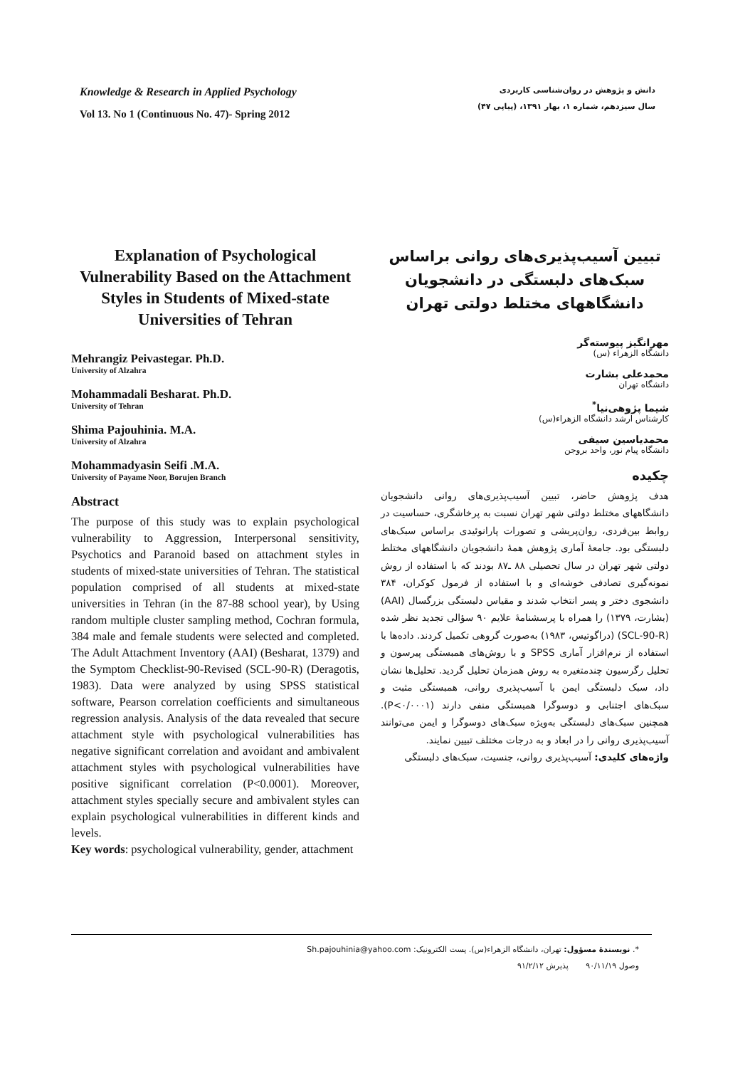Knowledge & Research in Applied Psychology
Vol 13. No 1 (Continuous No. 47)- Spring 2012
دانش و پژوهش در روان‌شناسی کاربردی
سال سیزدهم، شماره ۱، بهار ۱۳۹۱، (پیاپی ۴۷)
Explanation of Psychological Vulnerability Based on the Attachment Styles in Students of Mixed-state Universities of Tehran
Mehrangiz Peivastegar. Ph.D.
University of Alzahra
Mohammadali Besharat. Ph.D.
University of Tehran
Shima Pajouhinia. M.A.
University of Alzahra
Mohammadyasin Seifi .M.A.
University of Payame Noor, Borujen Branch
Abstract
The purpose of this study was to explain psychological vulnerability to Aggression, Interpersonal sensitivity, Psychotics and Paranoid based on attachment styles in students of mixed-state universities of Tehran. The statistical population comprised of all students at mixed-state universities in Tehran (in the 87-88 school year), by Using random multiple cluster sampling method, Cochran formula, 384 male and female students were selected and completed. The Adult Attachment Inventory (AAI) (Besharat, 1379) and the Symptom Checklist-90-Revised (SCL-90-R) (Deragotis, 1983). Data were analyzed by using SPSS statistical software, Pearson correlation coefficients and simultaneous regression analysis. Analysis of the data revealed that secure attachment style with psychological vulnerabilities has negative significant correlation and avoidant and ambivalent attachment styles with psychological vulnerabilities have positive significant correlation (P<0.0001). Moreover, attachment styles specially secure and ambivalent styles can explain psychological vulnerabilities in different kinds and levels.
Key words: psychological vulnerability, gender, attachment
تبیین آسیب‌پذیری‌های روانی براساس سبک‌های دلبستگی در دانشجویان دانشگاههای مختلط دولتی تهران
مهرانگیز پیوسته‌گر
دانشگاه الزهراء (س)
محمدعلی بشارت
دانشگاه تهران
شیما پژوهی‌نیا<sup>*</sup>
کارشناس ارشد دانشگاه الزهراء(س)
محمدیاسین سیفی
دانشگاه پیام نور، واحد بروجن
چکیده
هدف پژوهش حاضر، تبیین آسیب‌پذیری‌های روانی دانشجویان دانشگاههای مختلط دولتی شهر تهران نسبت به پرخاشگری، حساسیت در روابط بین‌فردی، روان‌پریشی و تصورات پارانوئیدی براساس سبک‌های دلبستگی بود. جامعهٔ آماری پژوهش همهٔ دانشجویان دانشگاههای مختلط دولتی شهر تهران در سال تحصیلی ۸۸ ـ۸۷ بودند که با استفاده از روش نمونه‌گیری تصادفی خوشه‌ای و با استفاده از فرمول کوکران، ۳۸۴ دانشجوی دختر و پسر انتخاب شدند و مقیاس دلبستگی بزرگسال (AAI) (بشارت، ۱۳۷۹) را همراه با پرسشنامهٔ علایم ۹۰ سؤالی تجدید نظر شده (SCL-90-R) (دراگوتیس، ۱۹۸۳) به‌صورت گروهی تکمیل کردند. داده‌ها با استفاده از نرم‌افزار آماری SPSS و با روش‌های همبستگی پیرسون و تحلیل رگرسیون چندمتغیره به روش همزمان تحلیل گردید. تحلیل‌ها نشان داد، سبک دلبستگی ایمن با آسیب‌پذیری روانی، همبستگی مثبت و سبک‌های اجتنابی و دوسوگرا همبستگی منفی دارند (P<۰/۰۰۰۱). همچنین سبک‌های دلبستگی به‌ویژه سبک‌های دوسوگرا و ایمن می‌توانند آسیب‌پذیری روانی را در ابعاد و به درجات مختلف تبیین نمایند.
واژه‌های کلیدی: آسیب‌پذیری روانی، جنسیت، سبک‌های دلبستگی
*. نویسندهٔ مسؤول: تهران، دانشگاه الزهراء(س). پست الکترونیک: Sh.pajouhinia@yahoo.com
وصول ۹۰/۱۱/۱۹ پذیرش ۹۱/۲/۱۲